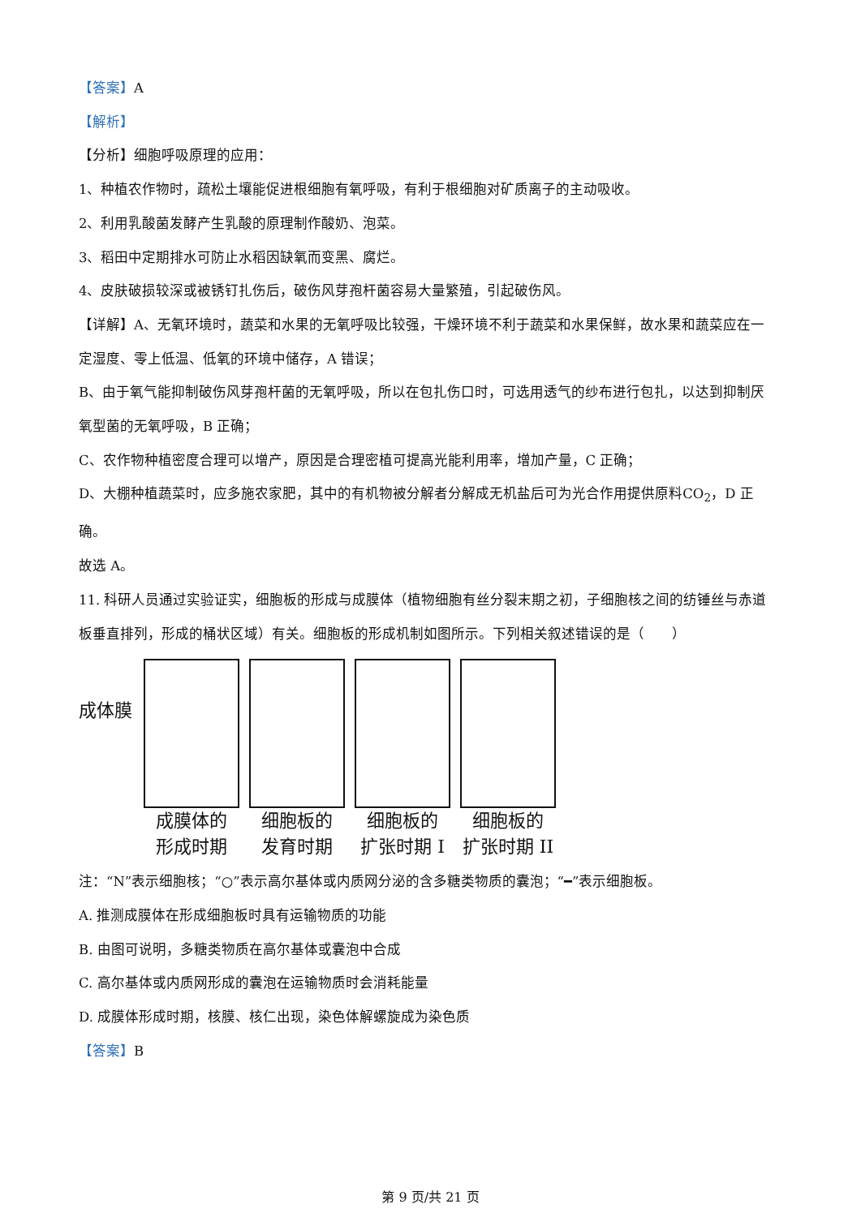【答案】A
【解析】
【分析】细胞呼吸原理的应用：
1、种植农作物时，疏松土壤能促进根细胞有氧呼吸，有利于根细胞对矿质离子的主动吸收。
2、利用乳酸菌发酵产生乳酸的原理制作酸奶、泡菜。
3、稻田中定期排水可防止水稻因缺氧而变黑、腐烂。
4、皮肤破损较深或被锈钉扎伤后，破伤风芽孢杆菌容易大量繁殖，引起破伤风。
【详解】A、无氧环境时，蔬菜和水果的无氧呼吸比较强，干燥环境不利于蔬菜和水果保鲜，故水果和蔬菜应在一定湿度、零上低温、低氧的环境中储存，A 错误；
B、由于氧气能抑制破伤风芽孢杆菌的无氧呼吸，所以在包扎伤口时，可选用透气的纱布进行包扎，以达到抑制厌氧型菌的无氧呼吸，B 正确；
C、农作物种植密度合理可以增产，原因是合理密植可提高光能利用率，增加产量，C 正确；
D、大棚种植蔬菜时，应多施农家肥，其中的有机物被分解者分解成无机盐后可为光合作用提供原料CO<sub>2</sub>，D 正确。
故选 A。
11. 科研人员通过实验证实，细胞板的形成与成膜体（植物细胞有丝分裂末期之初，子细胞核之间的纺锤丝与赤道板垂直排列，形成的桶状区域）有关。细胞板的形成机制如图所示。下列相关叙述错误的是（　　）
成体膜
成膜体的
形成时期
细胞板的
发育时期
细胞板的
扩张时期 I
细胞板的
扩张时期 II
注：“N”表示细胞核；“○”表示高尔基体或内质网分泌的含多糖类物质的囊泡；“━”表示细胞板。
A. 推测成膜体在形成细胞板时具有运输物质的功能
B. 由图可说明，多糖类物质在高尔基体或囊泡中合成
C. 高尔基体或内质网形成的囊泡在运输物质时会消耗能量
D. 成膜体形成时期，核膜、核仁出现，染色体解螺旋成为染色质
【答案】B
第 9 页/共 21 页